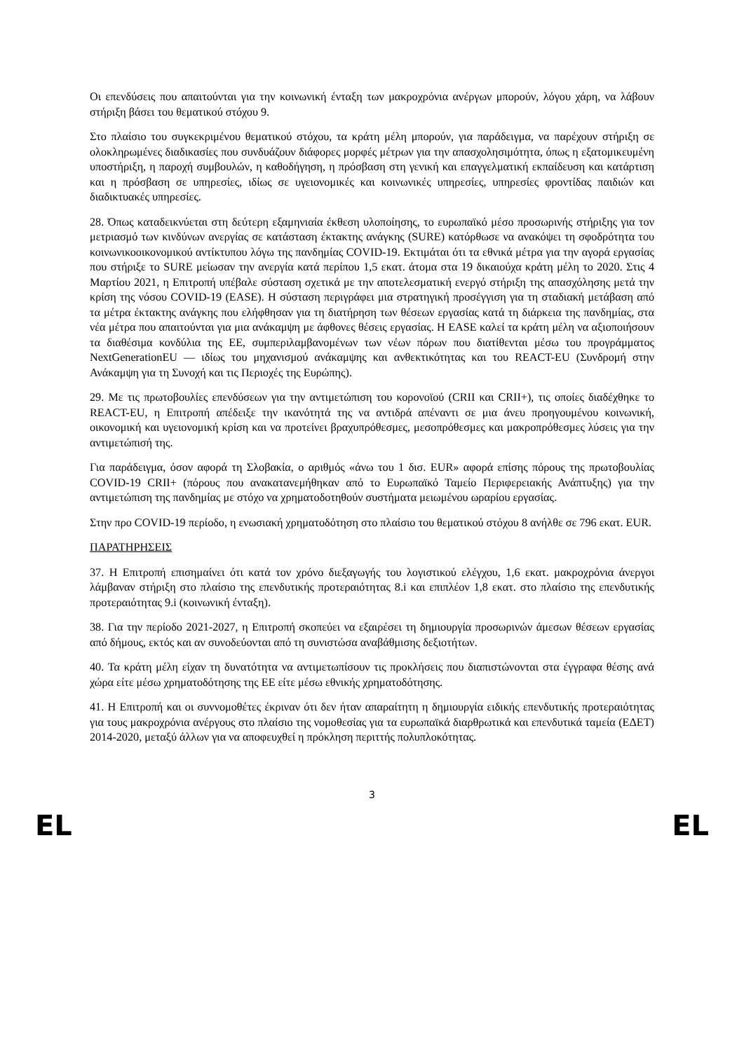Οι επενδύσεις που απαιτούνται για την κοινωνική ένταξη των μακροχρόνια ανέργων μπορούν, λόγου χάρη, να λάβουν στήριξη βάσει του θεματικού στόχου 9.
Στο πλαίσιο του συγκεκριμένου θεματικού στόχου, τα κράτη μέλη μπορούν, για παράδειγμα, να παρέχουν στήριξη σε ολοκληρωμένες διαδικασίες που συνδυάζουν διάφορες μορφές μέτρων για την απασχολησιμότητα, όπως η εξατομικευμένη υποστήριξη, η παροχή συμβουλών, η καθοδήγηση, η πρόσβαση στη γενική και επαγγελματική εκπαίδευση και κατάρτιση και η πρόσβαση σε υπηρεσίες, ιδίως σε υγειονομικές και κοινωνικές υπηρεσίες, υπηρεσίες φροντίδας παιδιών και διαδικτυακές υπηρεσίες.
28. Όπως καταδεικνύεται στη δεύτερη εξαμηνιαία έκθεση υλοποίησης, το ευρωπαϊκό μέσο προσωρινής στήριξης για τον μετριασμό των κινδύνων ανεργίας σε κατάσταση έκτακτης ανάγκης (SURE) κατόρθωσε να ανακόψει τη σφοδρότητα του κοινωνικοοικονομικού αντίκτυπου λόγω της πανδημίας COVID-19. Εκτιμάται ότι τα εθνικά μέτρα για την αγορά εργασίας που στήριξε το SURE μείωσαν την ανεργία κατά περίπου 1,5 εκατ. άτομα στα 19 δικαιούχα κράτη μέλη το 2020. Στις 4 Μαρτίου 2021, η Επιτροπή υπέβαλε σύσταση σχετικά με την αποτελεσματική ενεργό στήριξη της απασχόλησης μετά την κρίση της νόσου COVID-19 (EASE). Η σύσταση περιγράφει μια στρατηγική προσέγγιση για τη σταδιακή μετάβαση από τα μέτρα έκτακτης ανάγκης που ελήφθησαν για τη διατήρηση των θέσεων εργασίας κατά τη διάρκεια της πανδημίας, στα νέα μέτρα που απαιτούνται για μια ανάκαμψη με άφθονες θέσεις εργασίας. Η EASE καλεί τα κράτη μέλη να αξιοποιήσουν τα διαθέσιμα κονδύλια της ΕΕ, συμπεριλαμβανομένων των νέων πόρων που διατίθενται μέσω του προγράμματος NextGenerationEU — ιδίως του μηχανισμού ανάκαμψης και ανθεκτικότητας και του REACT-EU (Συνδρομή στην Ανάκαμψη για τη Συνοχή και τις Περιοχές της Ευρώπης).
29. Με τις πρωτοβουλίες επενδύσεων για την αντιμετώπιση του κορονοϊού (CRII και CRII+), τις οποίες διαδέχθηκε το REACT-EU, η Επιτροπή απέδειξε την ικανότητά της να αντιδρά απέναντι σε μια άνευ προηγουμένου κοινωνική, οικονομική και υγειονομική κρίση και να προτείνει βραχυπρόθεσμες, μεσοπρόθεσμες και μακροπρόθεσμες λύσεις για την αντιμετώπισή της.
Για παράδειγμα, όσον αφορά τη Σλοβακία, ο αριθμός «άνω του 1 δισ. EUR» αφορά επίσης πόρους της πρωτοβουλίας COVID-19 CRII+ (πόρους που ανακατανεμήθηκαν από το Ευρωπαϊκό Ταμείο Περιφερειακής Ανάπτυξης) για την αντιμετώπιση της πανδημίας με στόχο να χρηματοδοτηθούν συστήματα μειωμένου ωραρίου εργασίας.
Στην προ COVID-19 περίοδο, η ενωσιακή χρηματοδότηση στο πλαίσιο του θεματικού στόχου 8 ανήλθε σε 796 εκατ. EUR.
ΠΑΡΑΤΗΡΗΣΕΙΣ
37. Η Επιτροπή επισημαίνει ότι κατά τον χρόνο διεξαγωγής του λογιστικού ελέγχου, 1,6 εκατ. μακροχρόνια άνεργοι λάμβαναν στήριξη στο πλαίσιο της επενδυτικής προτεραιότητας 8.i και επιπλέον 1,8 εκατ. στο πλαίσιο της επενδυτικής προτεραιότητας 9.i (κοινωνική ένταξη).
38. Για την περίοδο 2021-2027, η Επιτροπή σκοπεύει να εξαιρέσει τη δημιουργία προσωρινών άμεσων θέσεων εργασίας από δήμους, εκτός και αν συνοδεύονται από τη συνιστώσα αναβάθμισης δεξιοτήτων.
40. Τα κράτη μέλη είχαν τη δυνατότητα να αντιμετωπίσουν τις προκλήσεις που διαπιστώνονται στα έγγραφα θέσης ανά χώρα είτε μέσω χρηματοδότησης της ΕΕ είτε μέσω εθνικής χρηματοδότησης.
41. Η Επιτροπή και οι συννομοθέτες έκριναν ότι δεν ήταν απαραίτητη η δημιουργία ειδικής επενδυτικής προτεραιότητας για τους μακροχρόνια ανέργους στο πλαίσιο της νομοθεσίας για τα ευρωπαϊκά διαρθρωτικά και επενδυτικά ταμεία (ΕΔΕΤ) 2014-2020, μεταξύ άλλων για να αποφευχθεί η πρόκληση περιττής πολυπλοκότητας.
3
EL EL